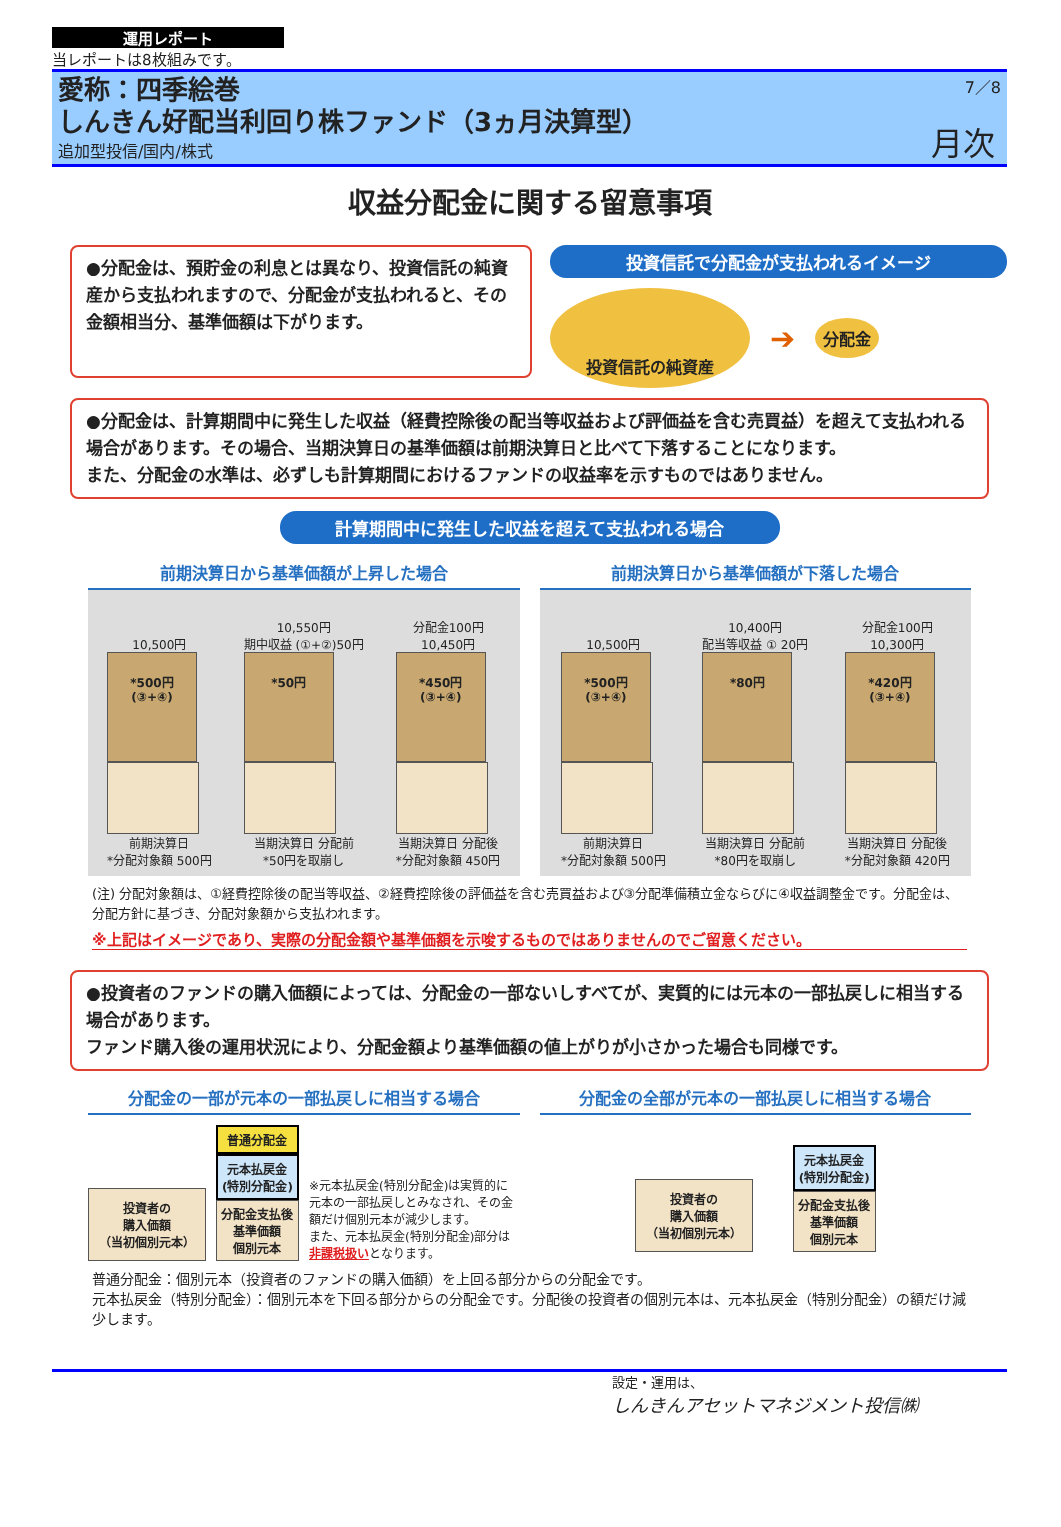運用レポート
当レポートは8枚組みです。
7／8
愛称：四季絵巻
しんきん好配当利回り株ファンド（3ヵ月決算型）
追加型投信/国内/株式
月次
収益分配金に関する留意事項
●分配金は、預貯金の利息とは異なり、投資信託の純資産から支払われますので、分配金が支払われると、その金額相当分、基準価額は下がります。
投資信託で分配金が支払われるイメージ
投資信託の純資産
➔
分配金
●分配金は、計算期間中に発生した収益（経費控除後の配当等収益および評価益を含む売買益）を超えて支払われる場合があります。その場合、当期決算日の基準価額は前期決算日と比べて下落することになります。
また、分配金の水準は、必ずしも計算期間におけるファンドの収益率を示すものではありません。
計算期間中に発生した収益を超えて支払われる場合
前期決算日から基準価額が上昇した場合
10,500円
*500円
(③+④)
前期決算日
*分配対象額 500円
10,550円
期中収益 (①+②)50円
*50円
当期決算日 分配前
*50円を取崩し
分配金100円
10,450円
*450円
(③+④)
当期決算日 分配後
*分配対象額 450円
前期決算日から基準価額が下落した場合
10,500円
*500円
(③+④)
前期決算日
*分配対象額 500円
10,400円
配当等収益 ① 20円
*80円
当期決算日 分配前
*80円を取崩し
分配金100円
10,300円
*420円
(③+④)
当期決算日 分配後
*分配対象額 420円
(注) 分配対象額は、①経費控除後の配当等収益、②経費控除後の評価益を含む売買益および③分配準備積立金ならびに④収益調整金です。分配金は、分配方針に基づき、分配対象額から支払われます。
※上記はイメージであり、実際の分配金額や基準価額を示唆するものではありませんのでご留意ください。
●投資者のファンドの購入価額によっては、分配金の一部ないしすべてが、実質的には元本の一部払戻しに相当する場合があります。
ファンド購入後の運用状況により、分配金額より基準価額の値上がりが小さかった場合も同様です。
分配金の一部が元本の一部払戻しに相当する場合
投資者の
購入価額
（当初個別元本）
普通分配金
元本払戻金
(特別分配金)
分配金支払後
基準価額
個別元本
※元本払戻金(特別分配金)は実質的に元本の一部払戻しとみなされ、その金額だけ個別元本が減少します。
また、元本払戻金(特別分配金)部分は非課税扱いとなります。
分配金の全部が元本の一部払戻しに相当する場合
投資者の
購入価額
（当初個別元本）
元本払戻金
(特別分配金)
分配金支払後
基準価額
個別元本
普通分配金：個別元本（投資者のファンドの購入価額）を上回る部分からの分配金です。
元本払戻金（特別分配金）：個別元本を下回る部分からの分配金です。分配後の投資者の個別元本は、元本払戻金（特別分配金）の額だけ減少します。
設定・運用は、
しんきんアセットマネジメント投信㈱